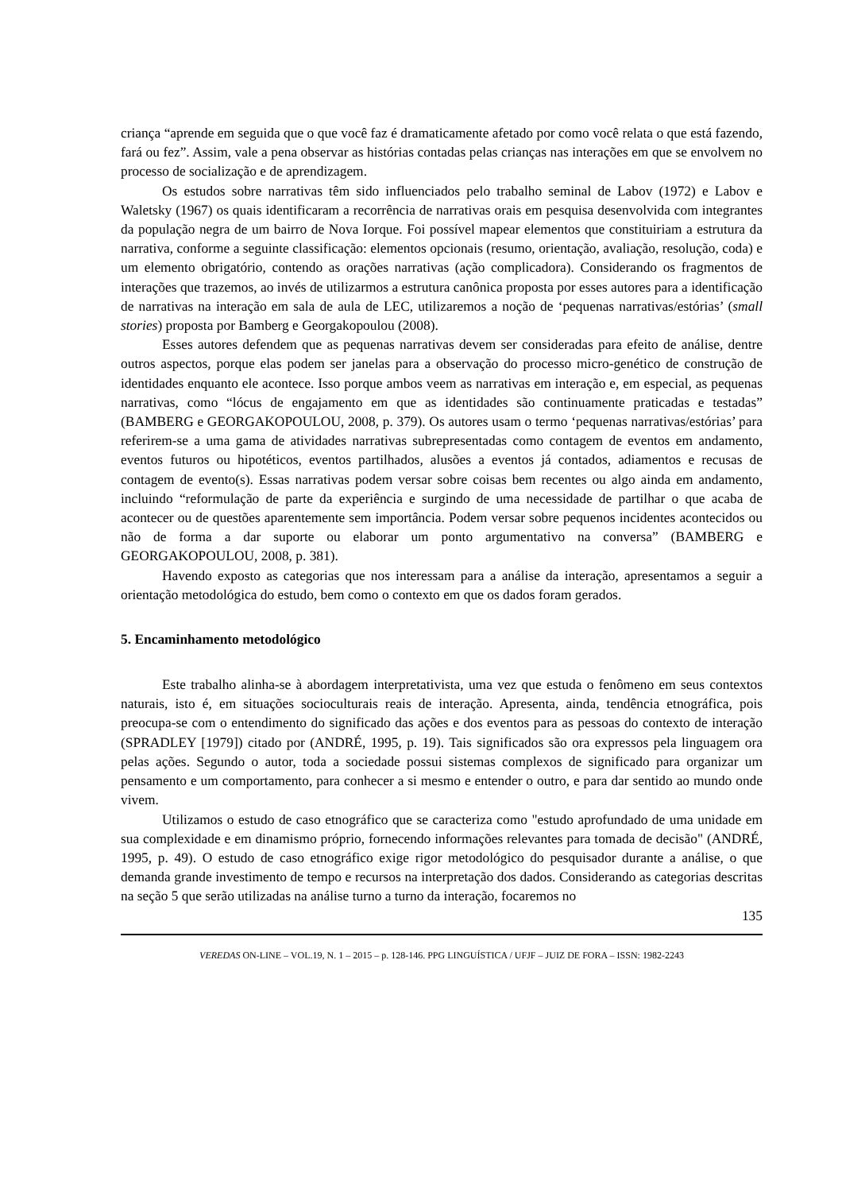criança “aprende em seguida que o que você faz é dramaticamente afetado por como você relata o que está fazendo, fará ou fez”. Assim, vale a pena observar as histórias contadas pelas crianças nas interações em que se envolvem no processo de socialização e de aprendizagem.
Os estudos sobre narrativas têm sido influenciados pelo trabalho seminal de Labov (1972) e Labov e Waletsky (1967) os quais identificaram a recorrência de narrativas orais em pesquisa desenvolvida com integrantes da população negra de um bairro de Nova Iorque. Foi possível mapear elementos que constituiriam a estrutura da narrativa, conforme a seguinte classificação: elementos opcionais (resumo, orientação, avaliação, resolução, coda) e um elemento obrigatório, contendo as orações narrativas (ação complicadora). Considerando os fragmentos de interações que trazemos, ao invés de utilizarmos a estrutura canônica proposta por esses autores para a identificação de narrativas na interação em sala de aula de LEC, utilizaremos a noção de ‘pequenas narrativas/estórias’ (small stories) proposta por Bamberg e Georgakopoulou (2008).
Esses autores defendem que as pequenas narrativas devem ser consideradas para efeito de análise, dentre outros aspectos, porque elas podem ser janelas para a observação do processo micro-genético de construção de identidades enquanto ele acontece. Isso porque ambos veem as narrativas em interação e, em especial, as pequenas narrativas, como “lócus de engajamento em que as identidades são continuamente praticadas e testadas” (BAMBERG e GEORGAKOPOULOU, 2008, p. 379). Os autores usam o termo ‘pequenas narrativas/estórias’ para referirem-se a uma gama de atividades narrativas subrepresentadas como contagem de eventos em andamento, eventos futuros ou hipotéticos, eventos partilhados, alusões a eventos já contados, adiamentos e recusas de contagem de evento(s). Essas narrativas podem versar sobre coisas bem recentes ou algo ainda em andamento, incluindo “reformulação de parte da experiência e surgindo de uma necessidade de partilhar o que acaba de acontecer ou de questões aparentemente sem importância. Podem versar sobre pequenos incidentes acontecidos ou não de forma a dar suporte ou elaborar um ponto argumentativo na conversa” (BAMBERG e GEORGAKOPOULOU, 2008, p. 381).
Havendo exposto as categorias que nos interessam para a análise da interação, apresentamos a seguir a orientação metodológica do estudo, bem como o contexto em que os dados foram gerados.
5. Encaminhamento metodológico
Este trabalho alinha-se à abordagem interpretativista, uma vez que estuda o fenômeno em seus contextos naturais, isto é, em situações socioculturais reais de interação. Apresenta, ainda, tendência etnográfica, pois preocupa-se com o entendimento do significado das ações e dos eventos para as pessoas do contexto de interação (SPRADLEY [1979]) citado por (ANDRÉ, 1995, p. 19). Tais significados são ora expressos pela linguagem ora pelas ações. Segundo o autor, toda a sociedade possui sistemas complexos de significado para organizar um pensamento e um comportamento, para conhecer a si mesmo e entender o outro, e para dar sentido ao mundo onde vivem.
Utilizamos o estudo de caso etnográfico que se caracteriza como "estudo aprofundado de uma unidade em sua complexidade e em dinamismo próprio, fornecendo informações relevantes para tomada de decisão" (ANDRÉ, 1995, p. 49). O estudo de caso etnográfico exige rigor metodológico do pesquisador durante a análise, o que demanda grande investimento de tempo e recursos na interpretação dos dados. Considerando as categorias descritas na seção 5 que serão utilizadas na análise turno a turno da interação, focaremos no
135
VEREDAS ON-LINE – VOL.19, N. 1 – 2015 – p. 128-146. PPG LINGUÍSTICA / UFJF – JUIZ DE FORA – ISSN: 1982-2243